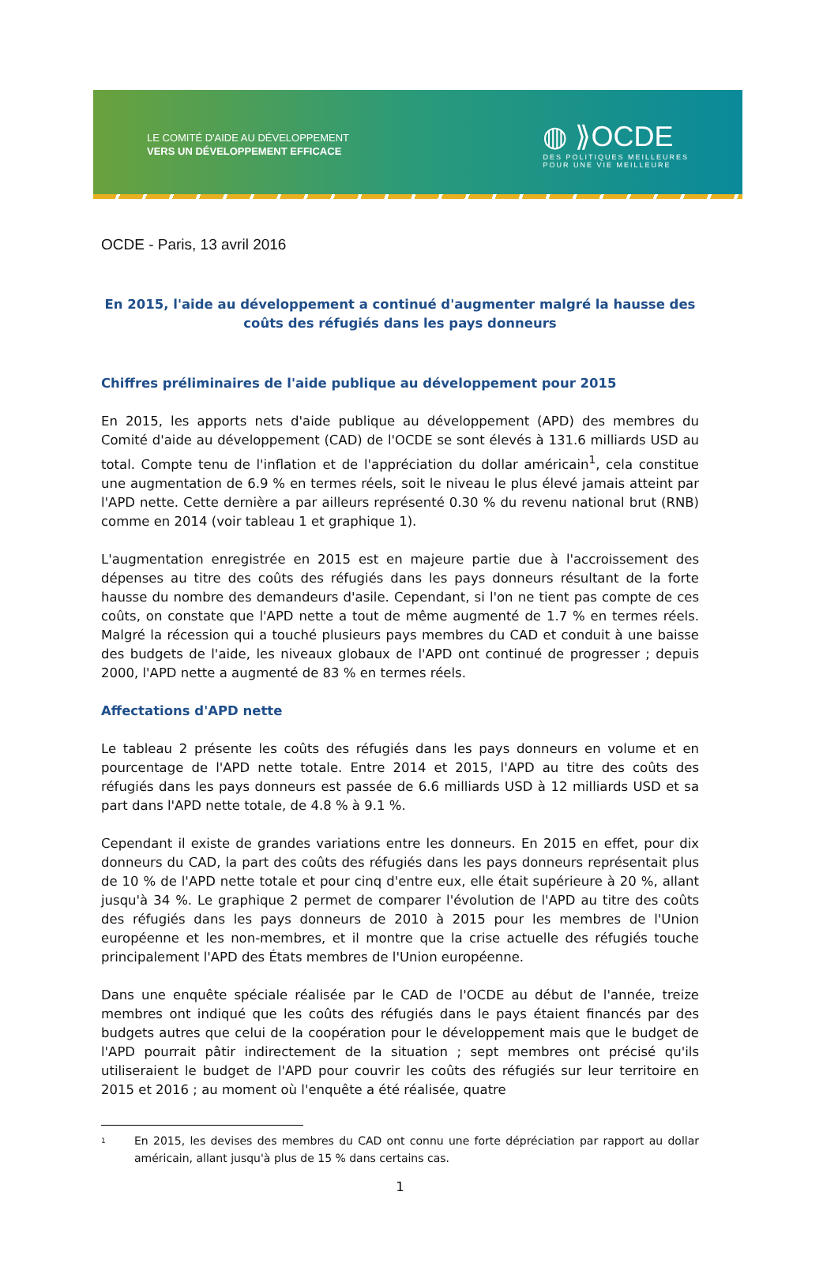LE COMITÉ D'AIDE AU DÉVELOPPEMENT
VERS UN DÉVELOPPEMENT EFFICACE
◍ ⟫OCDE
DES POLITIQUES MEILLEURES
POUR UNE VIE MEILLEURE
OCDE - Paris, 13 avril 2016
En 2015, l'aide au développement a continué d'augmenter malgré la hausse des coûts des réfugiés dans les pays donneurs
Chiffres préliminaires de l'aide publique au développement pour 2015
En 2015, les apports nets d'aide publique au développement (APD) des membres du Comité d'aide au développement (CAD) de l'OCDE se sont élevés à 131.6 milliards USD au total. Compte tenu de l'inflation et de l'appréciation du dollar américain<sup>1</sup>, cela constitue une augmentation de 6.9 % en termes réels, soit le niveau le plus élevé jamais atteint par l'APD nette. Cette dernière a par ailleurs représenté 0.30 % du revenu national brut (RNB) comme en 2014 (voir tableau 1 et graphique 1).
L'augmentation enregistrée en 2015 est en majeure partie due à l'accroissement des dépenses au titre des coûts des réfugiés dans les pays donneurs résultant de la forte hausse du nombre des demandeurs d'asile. Cependant, si l'on ne tient pas compte de ces coûts, on constate que l'APD nette a tout de même augmenté de 1.7 % en termes réels. Malgré la récession qui a touché plusieurs pays membres du CAD et conduit à une baisse des budgets de l'aide, les niveaux globaux de l'APD ont continué de progresser ; depuis 2000, l'APD nette a augmenté de 83 % en termes réels.
Affectations d'APD nette
Le tableau 2 présente les coûts des réfugiés dans les pays donneurs en volume et en pourcentage de l'APD nette totale. Entre 2014 et 2015, l'APD au titre des coûts des réfugiés dans les pays donneurs est passée de 6.6 milliards USD à 12 milliards USD et sa part dans l'APD nette totale, de 4.8 % à 9.1 %.
Cependant il existe de grandes variations entre les donneurs. En 2015 en effet, pour dix donneurs du CAD, la part des coûts des réfugiés dans les pays donneurs représentait plus de 10 % de l'APD nette totale et pour cinq d'entre eux, elle était supérieure à 20 %, allant jusqu'à 34 %. Le graphique 2 permet de comparer l'évolution de l'APD au titre des coûts des réfugiés dans les pays donneurs de 2010 à 2015 pour les membres de l'Union européenne et les non-membres, et il montre que la crise actuelle des réfugiés touche principalement l'APD des États membres de l'Union européenne.
Dans une enquête spéciale réalisée par le CAD de l'OCDE au début de l'année, treize membres ont indiqué que les coûts des réfugiés dans le pays étaient financés par des budgets autres que celui de la coopération pour le développement mais que le budget de l'APD pourrait pâtir indirectement de la situation ; sept membres ont précisé qu'ils utiliseraient le budget de l'APD pour couvrir les coûts des réfugiés sur leur territoire en 2015 et 2016 ; au moment où l'enquête a été réalisée, quatre
1
En 2015, les devises des membres du CAD ont connu une forte dépréciation par rapport au dollar américain, allant jusqu'à plus de 15 % dans certains cas.
1